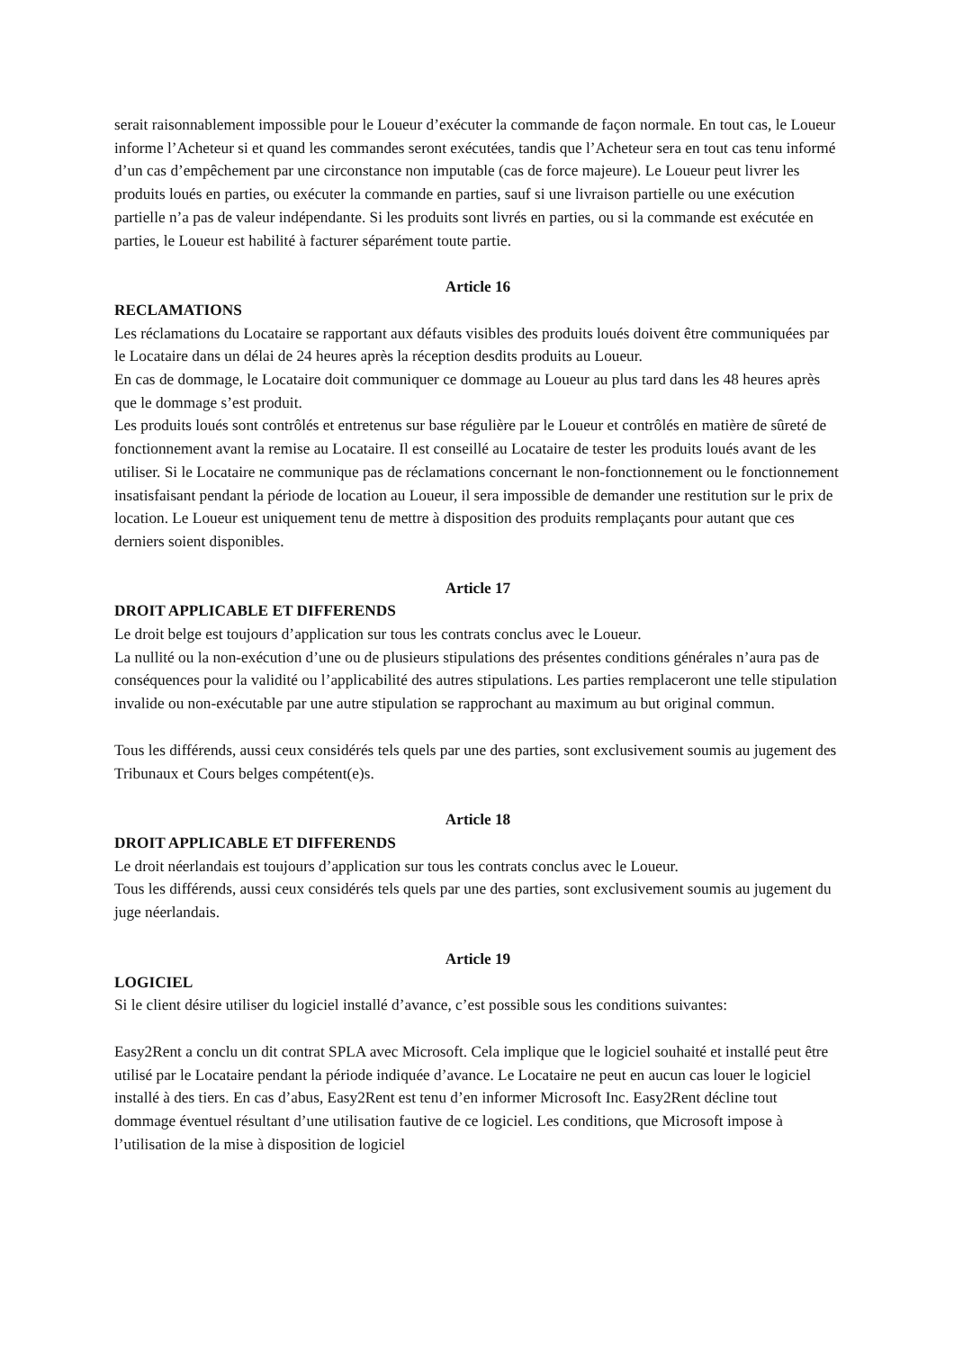serait raisonnablement impossible pour le Loueur d’exécuter la commande de façon normale. En tout cas, le Loueur informe l’Acheteur si et quand les commandes seront exécutées, tandis que l’Acheteur sera en tout cas tenu informé d’un cas d’empêchement par une circonstance non imputable (cas de force majeure). Le Loueur peut livrer les produits loués en parties, ou exécuter la commande en parties, sauf si une livraison partielle ou une exécution partielle n’a pas de valeur indépendante. Si les produits sont livrés en parties, ou si la commande est exécutée en parties, le Loueur est habilité à facturer séparément toute partie.
Article 16
RECLAMATIONS
Les réclamations du Locataire se rapportant aux défauts visibles des produits loués doivent être communiquées par le Locataire dans un délai de 24 heures après la réception desdits produits au Loueur.
En cas de dommage, le Locataire doit communiquer ce dommage au Loueur au plus tard dans les 48 heures après que le dommage s’est produit.
Les produits loués sont contrôlés et entretenus sur base régulière par le Loueur et contrôlés en matière de sûreté de fonctionnement avant la remise au Locataire. Il est conseillé au Locataire de tester les produits loués avant de les utiliser. Si le Locataire ne communique pas de réclamations concernant le non-fonctionnement ou le fonctionnement insatisfaisant pendant la période de location au Loueur, il sera impossible de demander une restitution sur le prix de location. Le Loueur est uniquement tenu de mettre à disposition des produits remplaçants pour autant que ces derniers soient disponibles.
Article 17
DROIT APPLICABLE ET DIFFERENDS
Le droit belge est toujours d’application sur tous les contrats conclus avec le Loueur.
La nullité ou la non-exécution d’une ou de plusieurs stipulations des présentes conditions générales n’aura pas de conséquences pour la validité ou l’applicabilité des autres stipulations. Les parties remplaceront une telle stipulation invalide ou non-exécutable par une autre stipulation se rapprochant au maximum au but original commun.
Tous les différends, aussi ceux considérés tels quels par une des parties, sont exclusivement soumis au jugement des Tribunaux et Cours belges compétent(e)s.
Article 18
DROIT APPLICABLE ET DIFFERENDS
Le droit néerlandais est toujours d’application sur tous les contrats conclus avec le Loueur.
Tous les différends, aussi ceux considérés tels quels par une des parties, sont exclusivement soumis au jugement du juge néerlandais.
Article 19
LOGICIEL
Si le client désire utiliser du logiciel installé d’avance, c’est possible sous les conditions suivantes:
Easy2Rent a conclu un dit contrat SPLA avec Microsoft. Cela implique que le logiciel souhaité et installé peut être utilisé par le Locataire pendant la période indiquée d’avance. Le Locataire ne peut en aucun cas louer le logiciel installé à des tiers. En cas d’abus, Easy2Rent est tenu d’en informer Microsoft Inc. Easy2Rent décline tout dommage éventuel résultant d’une utilisation fautive de ce logiciel. Les conditions, que Microsoft impose à l’utilisation de la mise à disposition de logiciel